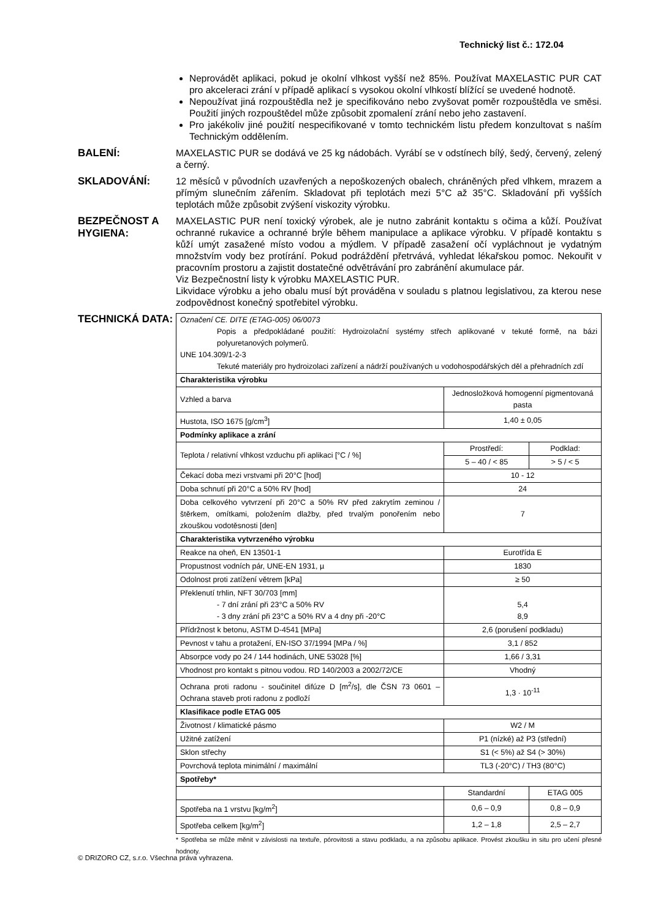Technický list č.: 172.04
Neprovádět aplikaci, pokud je okolní vlhkost vyšší než 85%. Používat MAXELASTIC PUR CAT pro akceleraci zrání v případě aplikací s vysokou okolní vlhkostí blížící se uvedené hodnotě.
Nepoužívat jiná rozpouštědla než je specifikováno nebo zvyšovat poměr rozpouštědla ve směsi. Použití jiných rozpouštědel může způsobit zpomalení zrání nebo jeho zastavení.
Pro jakékoliv jiné použití nespecifikované v tomto technickém listu předem konzultovat s naším Technickým oddělením.
BALENÍ:
MAXELASTIC PUR se dodává ve 25 kg nádobách. Vyrábí se v odstínech bílý, šedý, červený, zelený a černý.
SKLADOVÁNÍ:
12 měsíců v původních uzavřených a nepoškozených obalech, chráněných před vlhkem, mrazem a přímým slunečním zářením. Skladovat při teplotách mezi 5°C až 35°C. Skladování při vyšších teplotách může způsobit zvýšení viskozity výrobku.
BEZPEČNOST A HYGIENA:
MAXELASTIC PUR není toxický výrobek, ale je nutno zabránit kontaktu s očima a kůží. Používat ochranné rukavice a ochranné brýle během manipulace a aplikace výrobku. V případě kontaktu s kůží umýt zasažené místo vodou a mýdlem. V případě zasažení očí vypláchnout je vydatným množstvím vody bez protírání. Pokud podráždění přetrvává, vyhledat lékařskou pomoc. Nekouřit v pracovním prostoru a zajistit dostatečné odvětrávání pro zabránění akumulace pár.
Viz Bezpečnostní listy k výrobku MAXELASTIC PUR.
Likvidace výrobku a jeho obalu musí být prováděna v souladu s platnou legislativou, za kterou nese zodpovědnost konečný spotřebitel výrobku.
TECHNICKÁ DATA:
| Označení CE. DITE (ETAG-005) 06/0073 Popis a předpokládané použití: Hydroizolační systémy střech aplikované v tekuté formě, na bázi polyuretanových polymerů. UNE 104.309/1-2-3 Tekuté materiály pro hydroizolaci zařízení a nádrží používaných u vodohospodářských děl a přehradních zdí | | |
| Charakteristika výrobku | | |
| Vzhled a barva | Jednosložková homogenní pigmentovaná pasta | |
| Hustota, ISO 1675 [g/cm<sup>3</sup>] | 1,40 ± 0,05 | |
| Podmínky aplikace a zrání | | |
| Teplota / relativní vlhkost vzduchu při aplikaci [°C / %] | Prostředí: | Podklad: |
| | 5 – 40 / < 85 | > 5 / < 5 |
| Čekací doba mezi vrstvami při 20°C [hod] | 10 - 12 | |
| Doba schnutí při 20°C a 50% RV [hod] | 24 | |
| Doba celkového vytvrzení při 20°C a 50% RV před zakrytím zeminou / štěrkem, omítkami, položením dlažby, před trvalým ponořením nebo zkouškou vodotěsnosti [den] | 7 | |
| Charakteristika vytvrzeného výrobku | | |
| Reakce na oheň, EN 13501-1 | Eurotřída E | |
| Propustnost vodních pár, UNE-EN 1931, µ | 1830 | |
| Odolnost proti zatížení větrem [kPa] | ≥ 50 | |
| Překlenutí trhlin, NFT 30/703 [mm] - 7 dní zrání při 23°C a 50% RV - 3 dny zrání při 23°C a 50% RV a 4 dny při -20°C | 5,4 8,9 | |
| Přídržnost k betonu, ASTM D-4541 [MPa] | 2,6 (porušení podkladu) | |
| Pevnost v tahu a protažení, EN-ISO 37/1994 [MPa / %] | 3,1 / 852 | |
| Absorpce vody po 24 / 144 hodinách, UNE 53028 [%] | 1,66 / 3,31 | |
| Vhodnost pro kontakt s pitnou vodou. RD 140/2003 a 2002/72/CE | Vhodný | |
| Ochrana proti radonu - součinitel difúze D [m<sup>2</sup>/s], dle ČSN 73 0601 – Ochrana staveb proti radonu z podloží | 1,3 · 10<sup>-11</sup> | |
| Klasifikace podle ETAG 005 | | |
| Životnost / klimatické pásmo | W2 / M | |
| Užitné zatížení | P1 (nízké) až P3 (střední) | |
| Sklon střechy | S1 (< 5%) až S4 (> 30%) | |
| Povrchová teplota minimální / maximální | TL3 (-20°C) / TH3 (80°C) | |
| Spotřeby* | | |
| | Standardní | ETAG 005 |
| Spotřeba na 1 vrstvu [kg/m<sup>2</sup>] | 0,6 – 0,9 | 0,8 – 0,9 |
| Spotřeba celkem [kg/m<sup>2</sup>] | 1,2 – 1,8 | 2,5 – 2,7 |
* Spotřeba se může měnit v závislosti na textuře, pórovitosti a stavu podkladu, a na způsobu aplikace. Provést zkoušku in situ pro učení přesné hodnoty.
© DRIZORO CZ, s.r.o. Všechna práva vyhrazena.